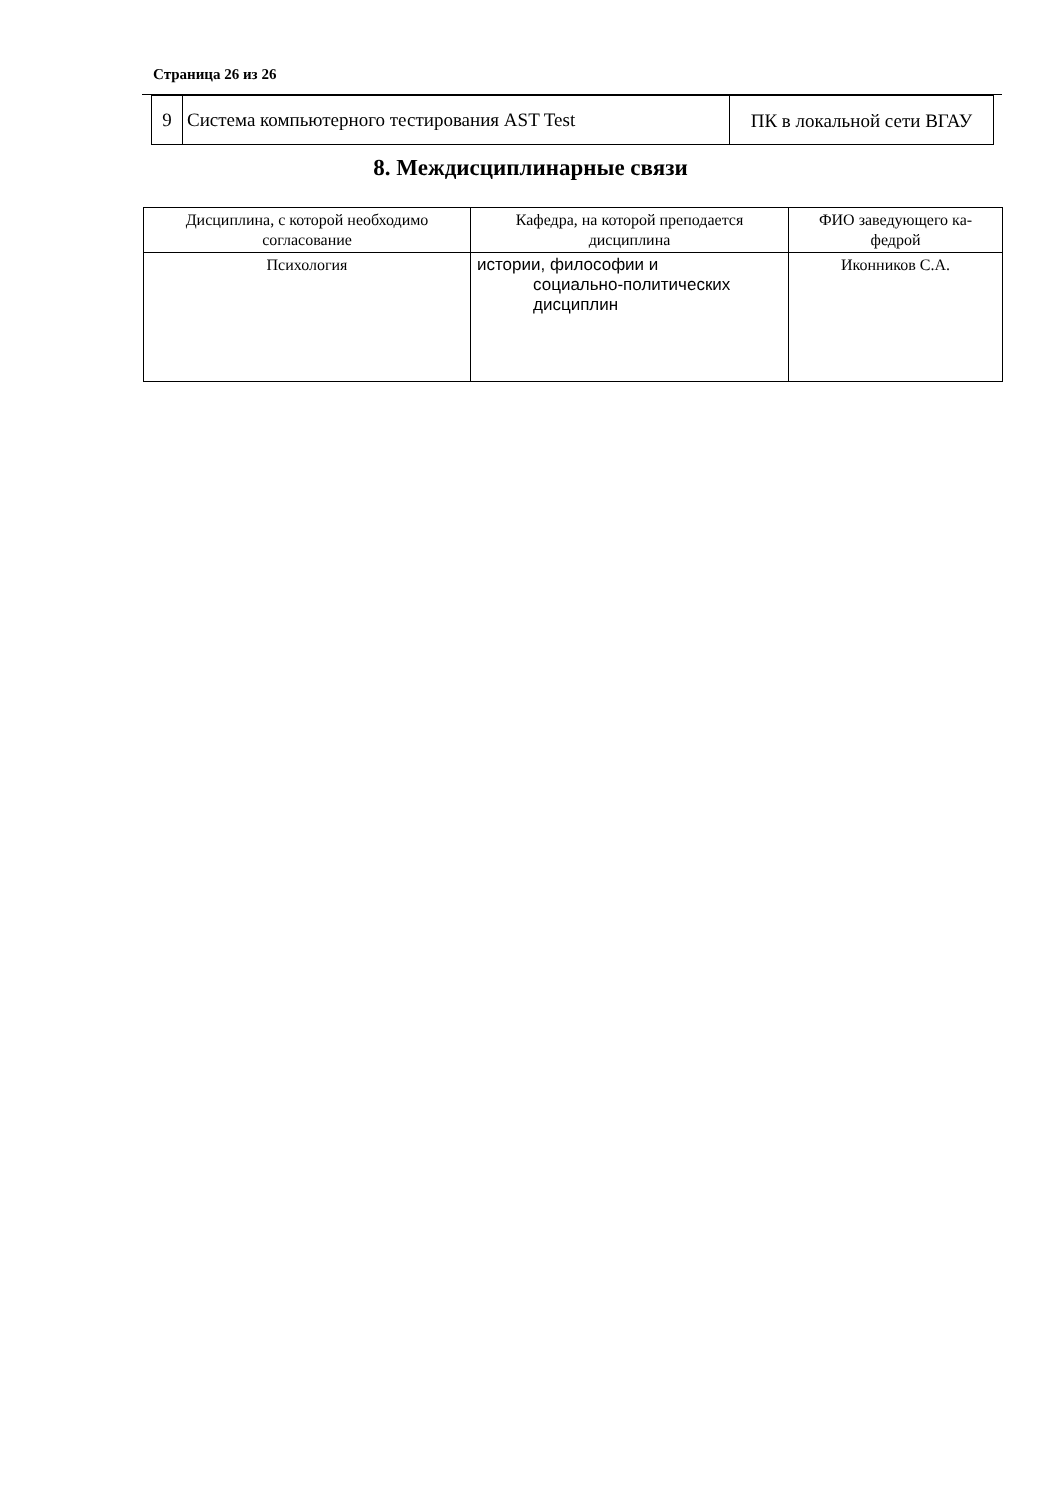Страница 26 из 26
| 9 | Система компьютерного тестирования AST Test | ПК в локальной сети ВГАУ |
8. Междисциплинарные связи
| Дисциплина, с которой необходимо согласование | Кафедра, на которой преподается дисциплина | ФИО заведующего ка-федрой |
| --- | --- | --- |
| Психология | истории, философии и социально-политических дисциплин | Иконников С.А. |